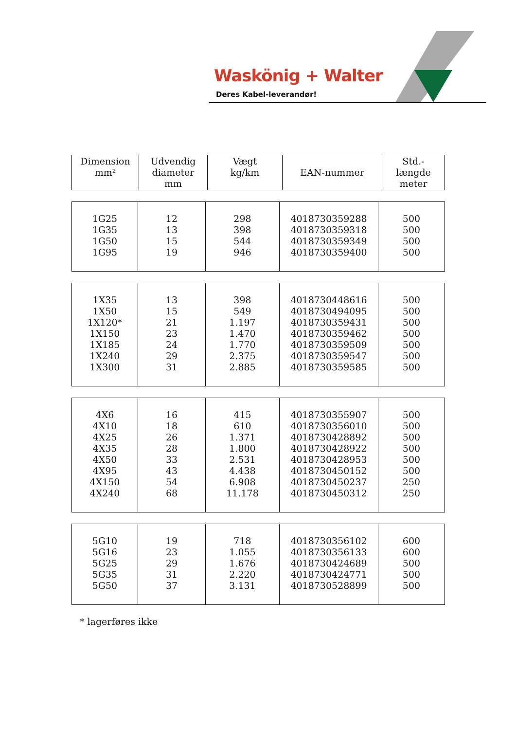Waskönig + Walter
Deres Kabel-leverandør!
| Dimension mm² | Udvendig diameter mm | Vægt kg/km | EAN-nummer | Std.- længde meter |
| --- | --- | --- | --- | --- |
| 1G25 1G35 1G50 1G95 | 12 13 15 19 | 298 398 544 946 | 4018730359288 4018730359318 4018730359349 4018730359400 | 500 500 500 500 |
| 1X35 1X50 1X120* 1X150 1X185 1X240 1X300 | 13 15 21 23 24 29 31 | 398 549 1.197 1.470 1.770 2.375 2.885 | 4018730448616 4018730494095 4018730359431 4018730359462 4018730359509 4018730359547 4018730359585 | 500 500 500 500 500 500 500 |
| 4X6 4X10 4X25 4X35 4X50 4X95 4X150 4X240 | 16 18 26 28 33 43 54 68 | 415 610 1.371 1.800 2.531 4.438 6.908 11.178 | 4018730355907 4018730356010 4018730428892 4018730428922 4018730428953 4018730450152 4018730450237 4018730450312 | 500 500 500 500 500 500 250 250 |
| 5G10 5G16 5G25 5G35 5G50 | 19 23 29 31 37 | 718 1.055 1.676 2.220 3.131 | 4018730356102 4018730356133 4018730424689 4018730424771 4018730528899 | 600 600 500 500 500 |
* lagerføres ikke